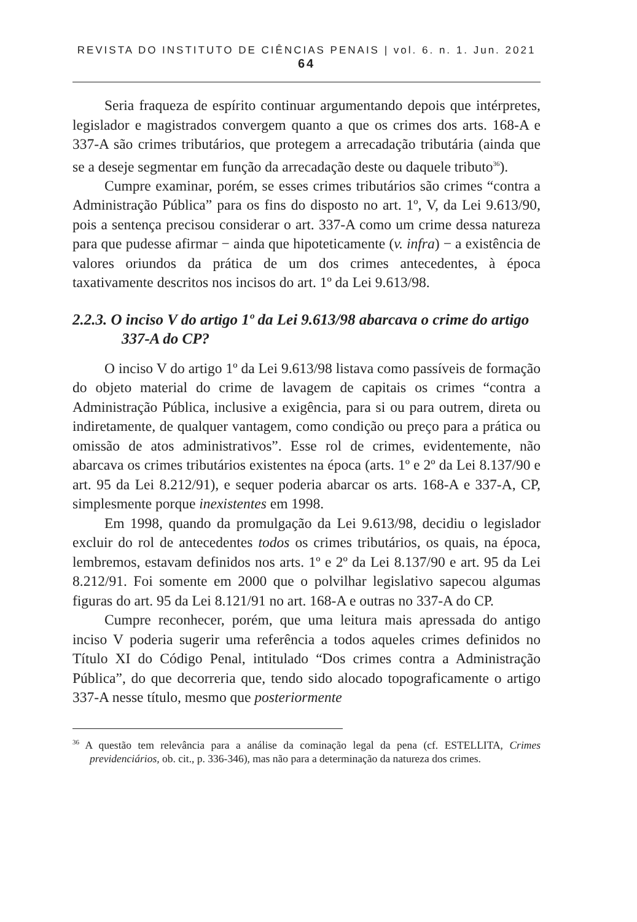REVISTA DO INSTITUTO DE CIÊNCIAS PENAIS | vol. 6. n. 1. Jun. 2021 64
Seria fraqueza de espírito continuar argumentando depois que intérpretes, legislador e magistrados convergem quanto a que os crimes dos arts. 168-A e 337-A são crimes tributários, que protegem a arrecadação tributária (ainda que se a deseje segmentar em função da arrecadação deste ou daquele tributo<sup>36</sup>).
Cumpre examinar, porém, se esses crimes tributários são crimes “contra a Administração Pública” para os fins do disposto no art. 1º, V, da Lei 9.613/90, pois a sentença precisou considerar o art. 337-A como um crime dessa natureza para que pudesse afirmar − ainda que hipoteticamente (v. infra) − a existência de valores oriundos da prática de um dos crimes antecedentes, à época taxativamente descritos nos incisos do art. 1º da Lei 9.613/98.
2.2.3. O inciso V do artigo 1º da Lei 9.613/98 abarcava o crime do artigo 337-A do CP?
O inciso V do artigo 1º da Lei 9.613/98 listava como passíveis de formação do objeto material do crime de lavagem de capitais os crimes “contra a Administração Pública, inclusive a exigência, para si ou para outrem, direta ou indiretamente, de qualquer vantagem, como condição ou preço para a prática ou omissão de atos administrativos”. Esse rol de crimes, evidentemente, não abarcava os crimes tributários existentes na época (arts. 1º e 2º da Lei 8.137/90 e art. 95 da Lei 8.212/91), e sequer poderia abarcar os arts. 168-A e 337-A, CP, simplesmente porque inexistentes em 1998.
Em 1998, quando da promulgação da Lei 9.613/98, decidiu o legislador excluir do rol de antecedentes todos os crimes tributários, os quais, na época, lembremos, estavam definidos nos arts. 1º e 2º da Lei 8.137/90 e art. 95 da Lei 8.212/91. Foi somente em 2000 que o polvilhar legislativo sapecou algumas figuras do art. 95 da Lei 8.121/91 no art. 168-A e outras no 337-A do CP.
Cumpre reconhecer, porém, que uma leitura mais apressada do antigo inciso V poderia sugerir uma referência a todos aqueles crimes definidos no Título XI do Código Penal, intitulado “Dos crimes contra a Administração Pública”, do que decorreria que, tendo sido alocado topograficamente o artigo 337-A nesse título, mesmo que posteriormente
<sup>36</sup> A questão tem relevância para a análise da cominação legal da pena (cf. ESTELLITA, Crimes previdenciários, ob. cit., p. 336-346), mas não para a determinação da natureza dos crimes.